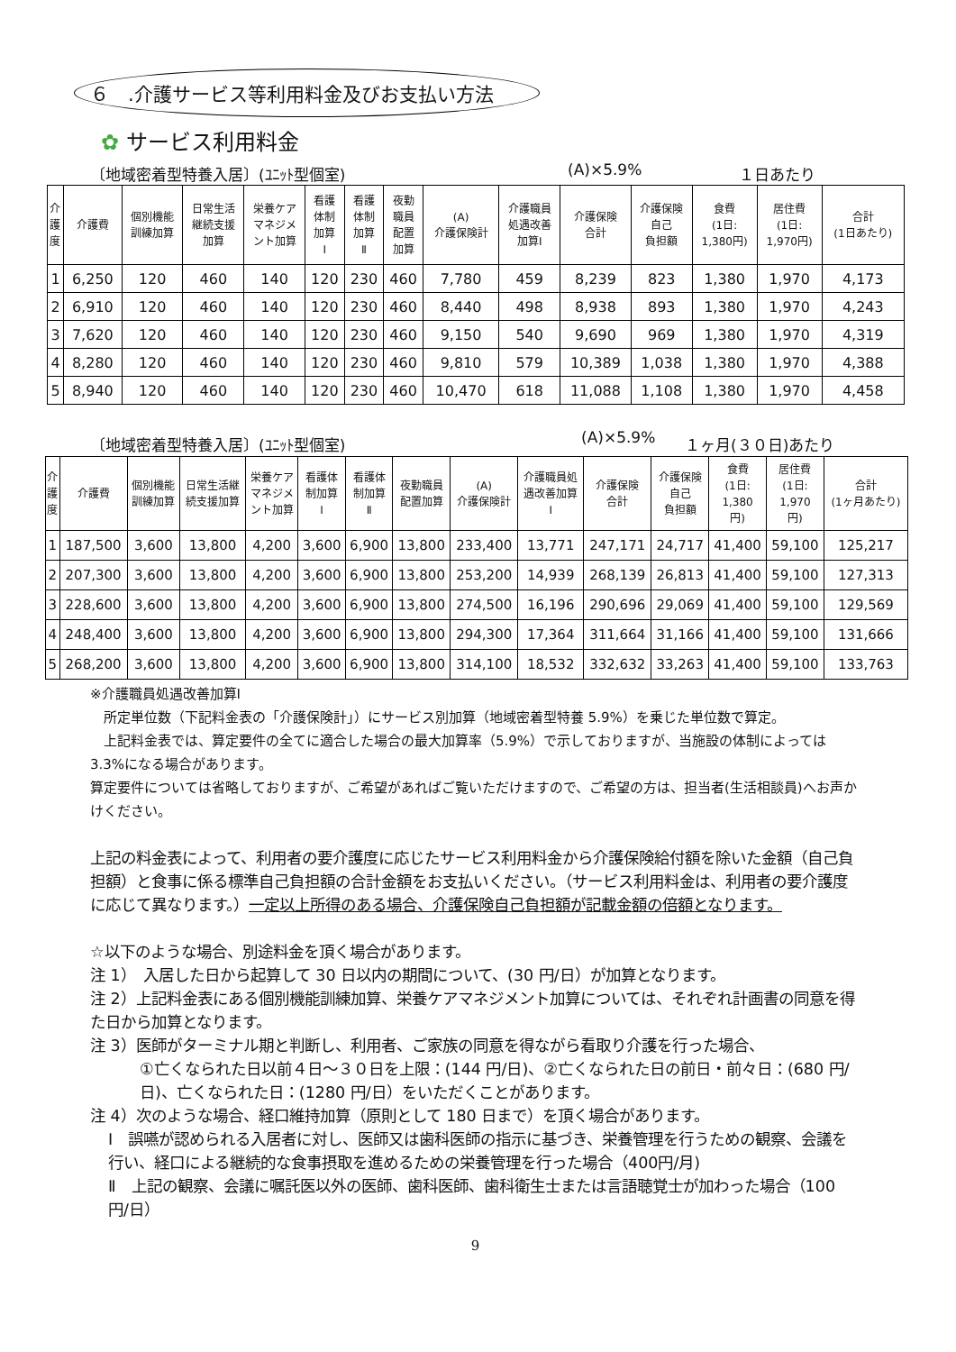６　.介護サービス等利用料金及びお支払い方法
✿ サービス利用料金
〔地域密着型特養入居〕(ﾕﾆｯﾄ型個室) (A)×5.9% １日あたり
| 介 護 度 | 介護費 | 個別機能 訓練加算 | 日常生活 継続支援 加算 | 栄養ケア マネジメ ント加算 | 看護 体制 加算 Ⅰ | 看護 体制 加算 Ⅱ | 夜勤 職員 配置 加算 | (A) 介護保険計 | 介護職員 処遇改善 加算Ⅰ | 介護保険 合計 | 介護保険 自己 負担額 | 食費 (1日: 1,380円) | 居住費 (1日: 1,970円) | 合計 (1日あたり) |
| --- | --- | --- | --- | --- | --- | --- | --- | --- | --- | --- | --- | --- | --- | --- |
| 1 | 6,250 | 120 | 460 | 140 | 120 | 230 | 460 | 7,780 | 459 | 8,239 | 823 | 1,380 | 1,970 | 4,173 |
| 2 | 6,910 | 120 | 460 | 140 | 120 | 230 | 460 | 8,440 | 498 | 8,938 | 893 | 1,380 | 1,970 | 4,243 |
| 3 | 7,620 | 120 | 460 | 140 | 120 | 230 | 460 | 9,150 | 540 | 9,690 | 969 | 1,380 | 1,970 | 4,319 |
| 4 | 8,280 | 120 | 460 | 140 | 120 | 230 | 460 | 9,810 | 579 | 10,389 | 1,038 | 1,380 | 1,970 | 4,388 |
| 5 | 8,940 | 120 | 460 | 140 | 120 | 230 | 460 | 10,470 | 618 | 11,088 | 1,108 | 1,380 | 1,970 | 4,458 |
〔地域密着型特養入居〕(ﾕﾆｯﾄ型個室) (A)×5.9% １ヶ月(３０日)あたり
| 介 護 度 | 介護費 | 個別機能 訓練加算 | 日常生活継 続支援加算 | 栄養ケア マネジメ ント加算 | 看護体 制加算 Ⅰ | 看護体 制加算 Ⅱ | 夜勤職員 配置加算 | (A) 介護保険計 | 介護職員処 遇改善加算 Ⅰ | 介護保険 合計 | 介護保険 自己 負担額 | 食費 (1日: 1,380 円) | 居住費 (1日: 1,970 円) | 合計 (1ヶ月あたり) |
| --- | --- | --- | --- | --- | --- | --- | --- | --- | --- | --- | --- | --- | --- | --- |
| 1 | 187,500 | 3,600 | 13,800 | 4,200 | 3,600 | 6,900 | 13,800 | 233,400 | 13,771 | 247,171 | 24,717 | 41,400 | 59,100 | 125,217 |
| 2 | 207,300 | 3,600 | 13,800 | 4,200 | 3,600 | 6,900 | 13,800 | 253,200 | 14,939 | 268,139 | 26,813 | 41,400 | 59,100 | 127,313 |
| 3 | 228,600 | 3,600 | 13,800 | 4,200 | 3,600 | 6,900 | 13,800 | 274,500 | 16,196 | 290,696 | 29,069 | 41,400 | 59,100 | 129,569 |
| 4 | 248,400 | 3,600 | 13,800 | 4,200 | 3,600 | 6,900 | 13,800 | 294,300 | 17,364 | 311,664 | 31,166 | 41,400 | 59,100 | 131,666 |
| 5 | 268,200 | 3,600 | 13,800 | 4,200 | 3,600 | 6,900 | 13,800 | 314,100 | 18,532 | 332,632 | 33,263 | 41,400 | 59,100 | 133,763 |
※介護職員処遇改善加算Ⅰ
　所定単位数（下記料金表の「介護保険計」）にサービス別加算（地域密着型特養 5.9%）を乗じた単位数で算定。
　上記料金表では、算定要件の全てに適合した場合の最大加算率（5.9%）で示しておりますが、当施設の体制によっては 3.3%になる場合があります。
算定要件については省略しておりますが、ご希望があればご覧いただけますので、ご希望の方は、担当者(生活相談員)へお声かけください。
上記の料金表によって、利用者の要介護度に応じたサービス利用料金から介護保険給付額を除いた金額（自己負担額）と食事に係る標準自己負担額の合計金額をお支払いください。（サービス利用料金は、利用者の要介護度に応じて異なります。）一定以上所得のある場合、介護保険自己負担額が記載金額の倍額となります。
☆以下のような場合、別途料金を頂く場合があります。
注 1）　入居した日から起算して 30 日以内の期間について、(30 円/日）が加算となります。
注 2）上記料金表にある個別機能訓練加算、栄養ケアマネジメント加算については、それぞれ計画書の同意を得た日から加算となります。
注 3）医師がターミナル期と判断し、利用者、ご家族の同意を得ながら看取り介護を行った場合、
①亡くなられた日以前４日～３０日を上限：(144 円/日)、②亡くなられた日の前日・前々日：(680 円/日)、亡くなられた日：(1280 円/日）をいただくことがあります。
注 4）次のような場合、経口維持加算（原則として 180 日まで）を頂く場合があります。
Ⅰ　誤嚥が認められる入居者に対し、医師又は歯科医師の指示に基づき、栄養管理を行うための観察、会議を行い、経口による継続的な食事摂取を進めるための栄養管理を行った場合（400円/月)
Ⅱ　上記の観察、会議に嘱託医以外の医師、歯科医師、歯科衛生士または言語聴覚士が加わった場合（100 円/日）
9